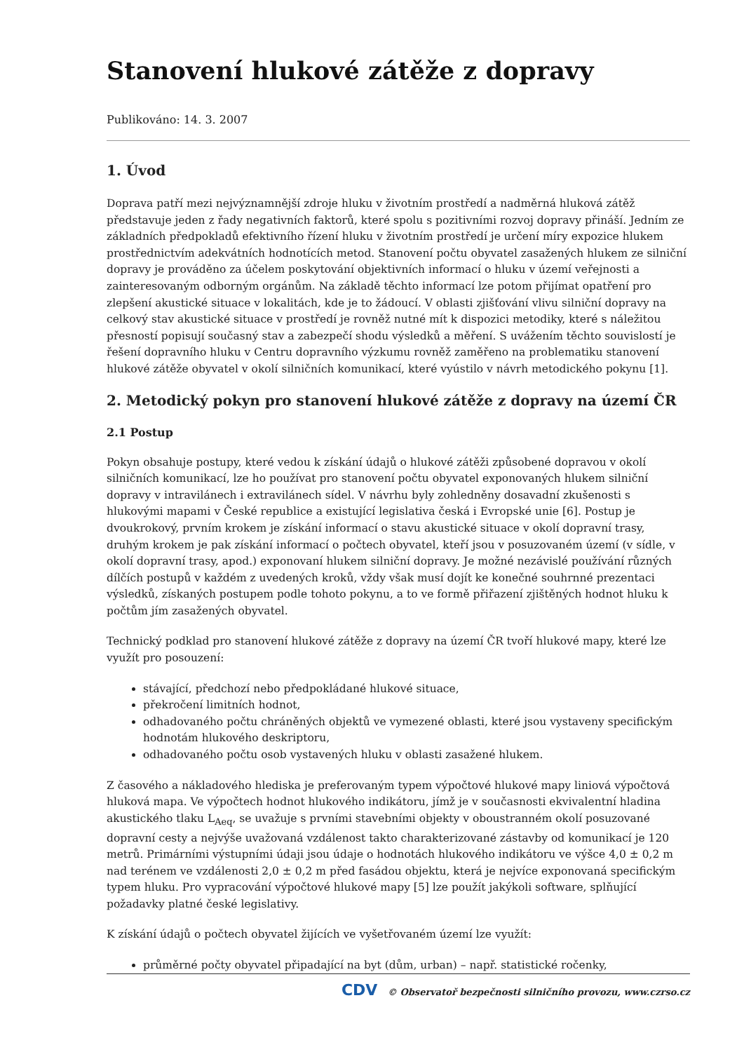Stanovení hlukové zátěže z dopravy
Publikováno: 14. 3. 2007
1. Úvod
Doprava patří mezi nejvýznamnější zdroje hluku v životním prostředí a nadměrná hluková zátěž představuje jeden z řady negativních faktorů, které spolu s pozitivními rozvoj dopravy přináší. Jedním ze základních předpokladů efektivního řízení hluku v životním prostředí je určení míry expozice hlukem prostřednictvím adekvátních hodnotících metod. Stanovení počtu obyvatel zasažených hlukem ze silniční dopravy je prováděno za účelem poskytování objektivních informací o hluku v území veřejnosti a zainteresovaným odborným orgánům. Na základě těchto informací lze potom přijímat opatření pro zlepšení akustické situace v lokalitách, kde je to žádoucí. V oblasti zjišťování vlivu silniční dopravy na celkový stav akustické situace v prostředí je rovněž nutné mít k dispozici metodiky, které s náležitou přesností popisují současný stav a zabezpečí shodu výsledků a měření. S uvážením těchto souvislostí je řešení dopravního hluku v Centru dopravního výzkumu rovněž zaměřeno na problematiku stanovení hlukové zátěže obyvatel v okolí silničních komunikací, které vyústilo v návrh metodického pokynu [1].
2. Metodický pokyn pro stanovení hlukové zátěže z dopravy na území ČR
2.1 Postup
Pokyn obsahuje postupy, které vedou k získání údajů o hlukové zátěži způsobené dopravou v okolí silničních komunikací, lze ho používat pro stanovení počtu obyvatel exponovaných hlukem silniční dopravy v intravilánech i extravilánech sídel. V návrhu byly zohledněny dosavadní zkušenosti s hlukovými mapami v České republice a existující legislativa česká i Evropské unie [6]. Postup je dvoukrokový, prvním krokem je získání informací o stavu akustické situace v okolí dopravní trasy, druhým krokem je pak získání informací o počtech obyvatel, kteří jsou v posuzovaném území (v sídle, v okolí dopravní trasy, apod.) exponovaní hlukem silniční dopravy. Je možné nezávislé používání různých dílčích postupů v každém z uvedených kroků, vždy však musí dojít ke konečné souhrnné prezentaci výsledků, získaných postupem podle tohoto pokynu, a to ve formě přiřazení zjištěných hodnot hluku k počtům jím zasažených obyvatel.
Technický podklad pro stanovení hlukové zátěže z dopravy na území ČR tvoří hlukové mapy, které lze využít pro posouzení:
stávající, předchozí nebo předpokládané hlukové situace,
překročení limitních hodnot,
odhadovaného počtu chráněných objektů ve vymezené oblasti, které jsou vystaveny specifickým hodnotám hlukového deskriptoru,
odhadovaného počtu osob vystavených hluku v oblasti zasažené hlukem.
Z časového a nákladového hlediska je preferovaným typem výpočtové hlukové mapy liniová výpočtová hluková mapa. Ve výpočtech hodnot hlukového indikátoru, jímž je v současnosti ekvivalentní hladina akustického tlaku L<sub>Aeq</sub>, se uvažuje s prvními stavebními objekty v oboustranném okolí posuzované dopravní cesty a nejvýše uvažovaná vzdálenost takto charakterizované zástavby od komunikací je 120 metrů. Primárními výstupními údaji jsou údaje o hodnotách hlukového indikátoru ve výšce 4,0 ± 0,2 m nad terénem ve vzdálenosti 2,0 ± 0,2 m před fasádou objektu, která je nejvíce exponovaná specifickým typem hluku. Pro vypracování výpočtové hlukové mapy [5] lze použít jakýkoli software, splňující požadavky platné české legislativy.
K získání údajů o počtech obyvatel žijících ve vyšetřovaném území lze využít:
průměrné počty obyvatel připadající na byt (dům, urban) – např. statistické ročenky,
CDV © Observatoř bezpečnosti silničního provozu, www.czrso.cz